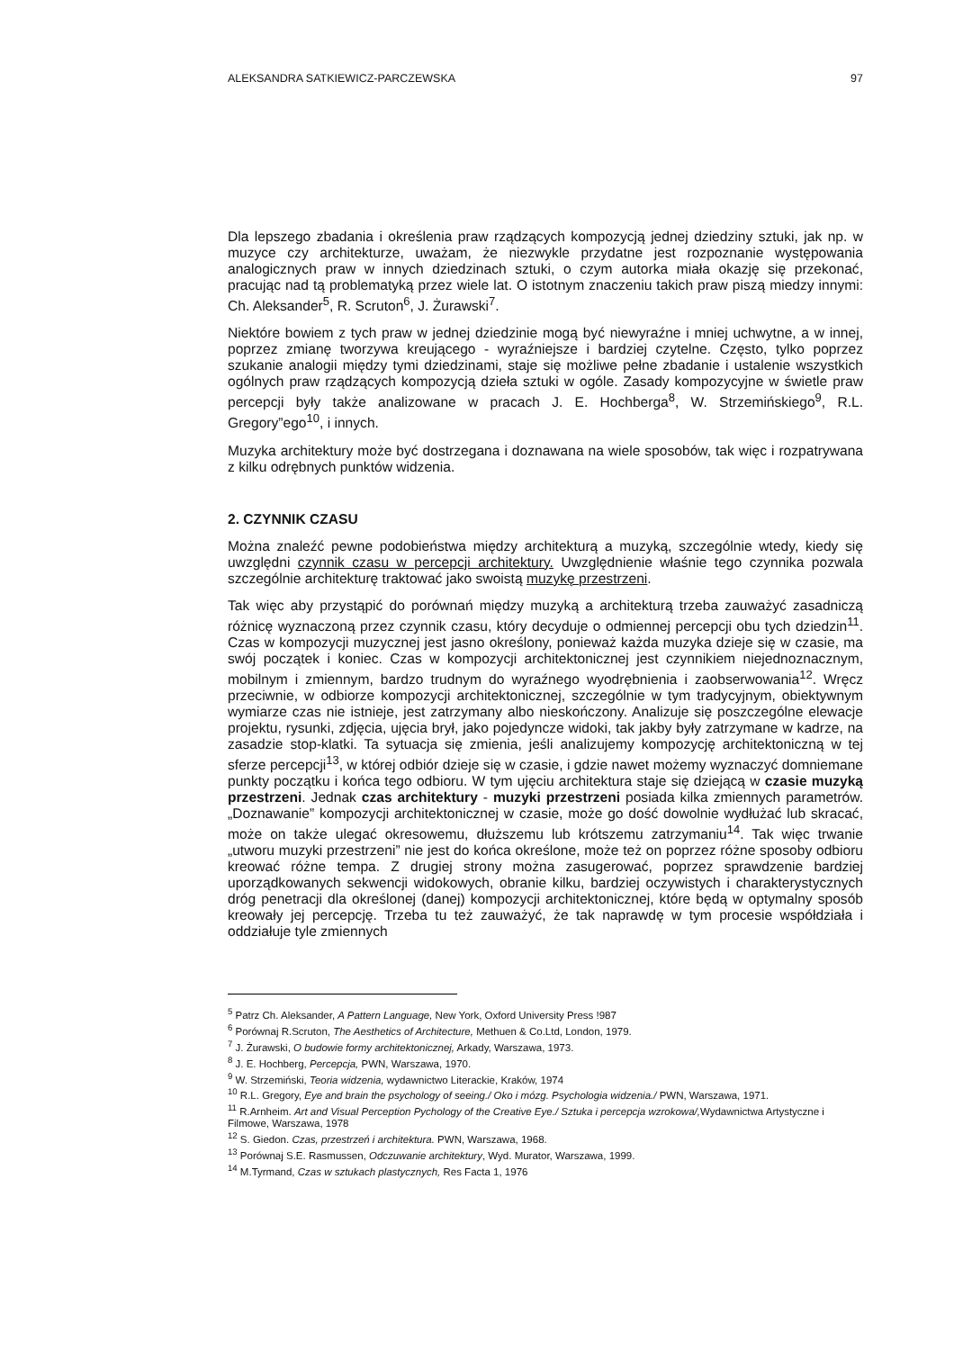ALEKSANDRA SATKIEWICZ-PARCZEWSKA 97
Dla lepszego zbadania i określenia praw rządzących kompozycją jednej dziedziny sztuki, jak np. w muzyce czy architekturze, uważam, że niezwykle przydatne jest rozpoznanie występowania analogicznych praw w innych dziedzinach sztuki, o czym autorka miała okazję się przekonać, pracując nad tą problematyką przez wiele lat. O istotnym znaczeniu takich praw piszą miedzy innymi: Ch. Aleksander<sup>5</sup>, R. Scruton<sup>6</sup>, J. Żurawski<sup>7</sup>.
Niektóre bowiem z tych praw w jednej dziedzinie mogą być niewyraźne i mniej uchwytne, a w innej, poprzez zmianę tworzywa kreującego - wyraźniejsze i bardziej czytelne. Często, tylko poprzez szukanie analogii między tymi dziedzinami, staje się możliwe pełne zbadanie i ustalenie wszystkich ogólnych praw rządzących kompozycją dzieła sztuki w ogóle. Zasady kompozycyjne w świetle praw percepcji były także analizowane w pracach J. E. Hochberga<sup>8</sup>, W. Strzemińskiego<sup>9</sup>, R.L. Gregory”ego<sup>10</sup>, i innych.
Muzyka architektury może być dostrzegana i doznawana na wiele sposobów, tak więc i rozpatrywana z kilku odrębnych punktów widzenia.
2. CZYNNIK CZASU
Można znaleźć pewne podobieństwa między architekturą a muzyką, szczególnie wtedy, kiedy się uwzględni czynnik czasu w percepcji architektury. Uwzględnienie właśnie tego czynnika pozwala szczególnie architekturę traktować jako swoistą muzykę przestrzeni.
Tak więc aby przystąpić do porównań między muzyką a architekturą trzeba zauważyć zasadniczą różnicę wyznaczoną przez czynnik czasu, który decyduje o odmiennej percepcji obu tych dziedzin<sup>11</sup>. Czas w kompozycji muzycznej jest jasno określony, ponieważ każda muzyka dzieje się w czasie, ma swój początek i koniec. Czas w kompozycji architektonicznej jest czynnikiem niejednoznacznym, mobilnym i zmiennym, bardzo trudnym do wyraźnego wyodrębnienia i zaobserwowania<sup>12</sup>. Wręcz przeciwnie, w odbiorze kompozycji architektonicznej, szczególnie w tym tradycyjnym, obiektywnym wymiarze czas nie istnieje, jest zatrzymany albo nieskończony. Analizuje się poszczególne elewacje projektu, rysunki, zdjęcia, ujęcia brył, jako pojedyncze widoki, tak jakby były zatrzymane w kadrze, na zasadzie stop-klatki. Ta sytuacja się zmienia, jeśli analizujemy kompozycję architektoniczną w tej sferze percepcji<sup>13</sup>, w której odbiór dzieje się w czasie, i gdzie nawet możemy wyznaczyć domniemane punkty początku i końca tego odbioru. W tym ujęciu architektura staje się dziejącą w czasie muzyką przestrzeni. Jednak czas architektury - muzyki przestrzeni posiada kilka zmiennych parametrów. „Doznawanie” kompozycji architektonicznej w czasie, może go dość dowolnie wydłużać lub skracać, może on także ulegać okresowemu, dłuższemu lub krótszemu zatrzymaniu<sup>14</sup>. Tak więc trwanie „utworu muzyki przestrzeni” nie jest do końca określone, może też on poprzez różne sposoby odbioru kreować różne tempa. Z drugiej strony można zasugerować, poprzez sprawdzenie bardziej uporządkowanych sekwencji widokowych, obranie kilku, bardziej oczywistych i charakterystycznych dróg penetracji dla określonej (danej) kompozycji architektonicznej, które będą w optymalny sposób kreowały jej percepcję. Trzeba tu też zauważyć, że tak naprawdę w tym procesie współdziała i oddziałuje tyle zmiennych
<sup>5</sup> Patrz Ch. Aleksander, A Pattern Language, New York, Oxford University Press !987
<sup>6</sup> Porównaj R.Scruton, The Aesthetics of Architecture, Methuen & Co.Ltd, London, 1979.
<sup>7</sup> J. Żurawski, O budowie formy architektonicznej, Arkady, Warszawa, 1973.
<sup>8</sup> J. E. Hochberg, Percepcja, PWN, Warszawa, 1970.
<sup>9</sup> W. Strzemiński, Teoria widzenia, wydawnictwo Literackie, Kraków, 1974
<sup>10</sup> R.L. Gregory, Eye and brain the psychology of seeing./ Oko i mózg. Psychologia widzenia./ PWN, Warszawa, 1971.
<sup>11</sup> R.Arnheim. Art and Visual Perception Pychology of the Creative Eye./ Sztuka i percepcja wzrokowa/, Wydawnictwa Artystyczne i Filmowe, Warszawa, 1978
<sup>12</sup> S. Giedon. Czas, przestrzeń i architektura. PWN, Warszawa, 1968.
<sup>13</sup> Porównaj S.E. Rasmussen, Odczuwanie architektury, Wyd. Murator, Warszawa, 1999.
<sup>14</sup> M.Tyrmand, Czas w sztukach plastycznych, Res Facta 1, 1976